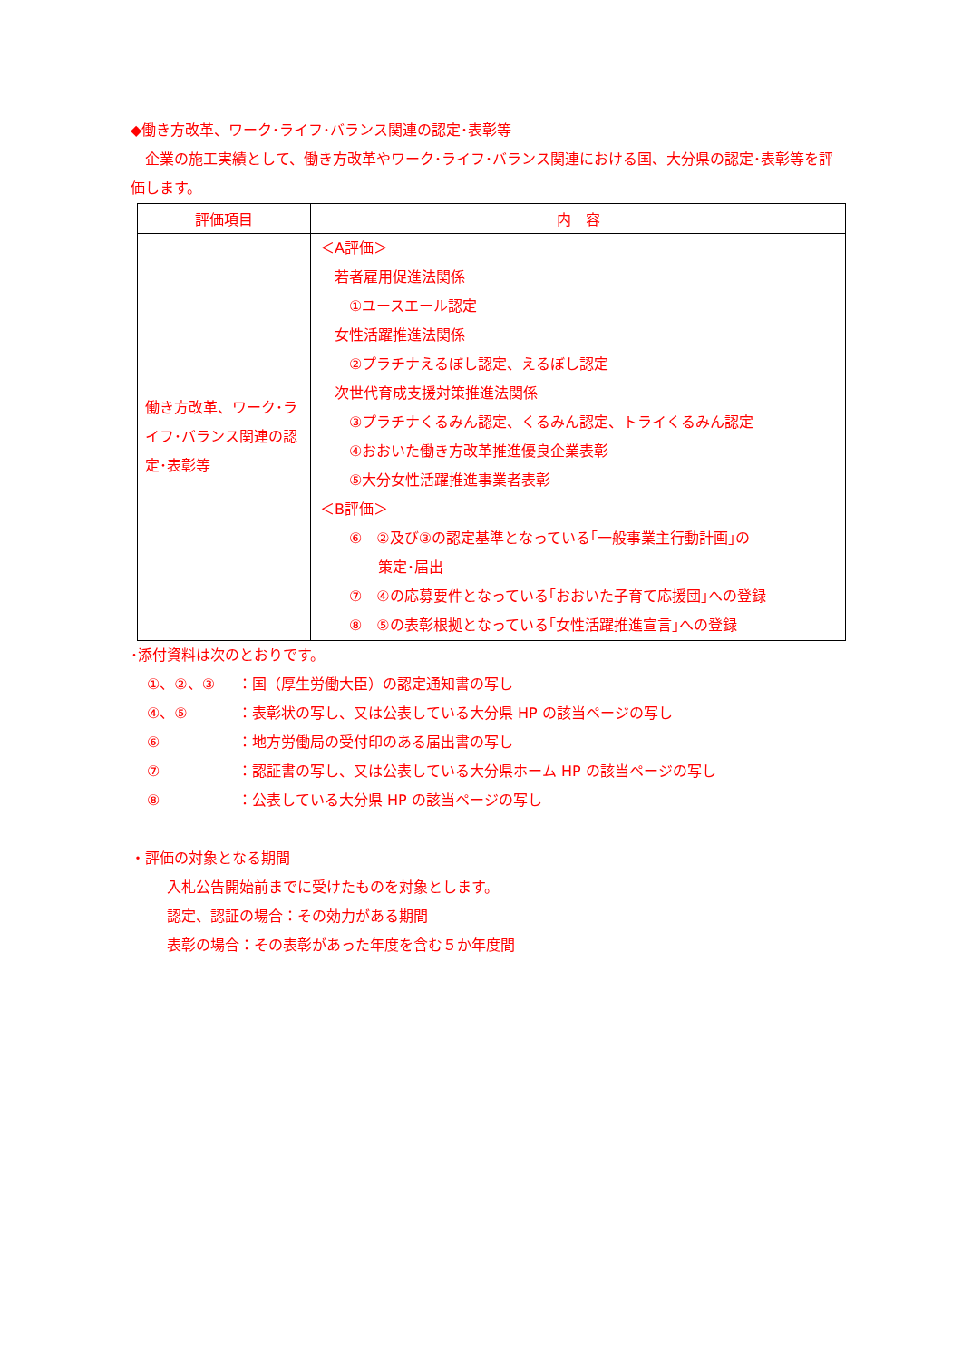◆働き方改革、ワーク･ライフ･バランス関連の認定･表彰等
　企業の施工実績として、働き方改革やワーク･ライフ･バランス関連における国、大分県の認定･表彰等を評価します。
| 評価項目 | 内 容 |
| --- | --- |
| 働き方改革、ワーク･ライフ･バランス関連の認定･表彰等 | ＜A評価＞ 若者雇用促進法関係 ①ユースエール認定 女性活躍推進法関係 ②プラチナえるぼし認定、えるぼし認定 次世代育成支援対策推進法関係 ③プラチナくるみん認定、くるみん認定、トライくるみん認定 ④おおいた働き方改革推進優良企業表彰 ⑤大分女性活躍推進事業者表彰 ＜B評価＞ ⑥ ②及び③の認定基準となっている｢一般事業主行動計画｣の 策定･届出 ⑦ ④の応募要件となっている｢おおいた子育て応援団｣への登録 ⑧ ⑤の表彰根拠となっている｢女性活躍推進宣言｣への登録 |
･添付資料は次のとおりです。
| ①、②、③ | ：国（厚生労働大臣）の認定通知書の写し |
| ④、⑤ | ：表彰状の写し、又は公表している大分県 HP の該当ページの写し |
| ⑥ | ：地方労働局の受付印のある届出書の写し |
| ⑦ | ：認証書の写し、又は公表している大分県ホーム HP の該当ページの写し |
| ⑧ | ：公表している大分県 HP の該当ページの写し |
・評価の対象となる期間
入札公告開始前までに受けたものを対象とします。
認定、認証の場合：その効力がある期間
表彰の場合：その表彰があった年度を含む５か年度間